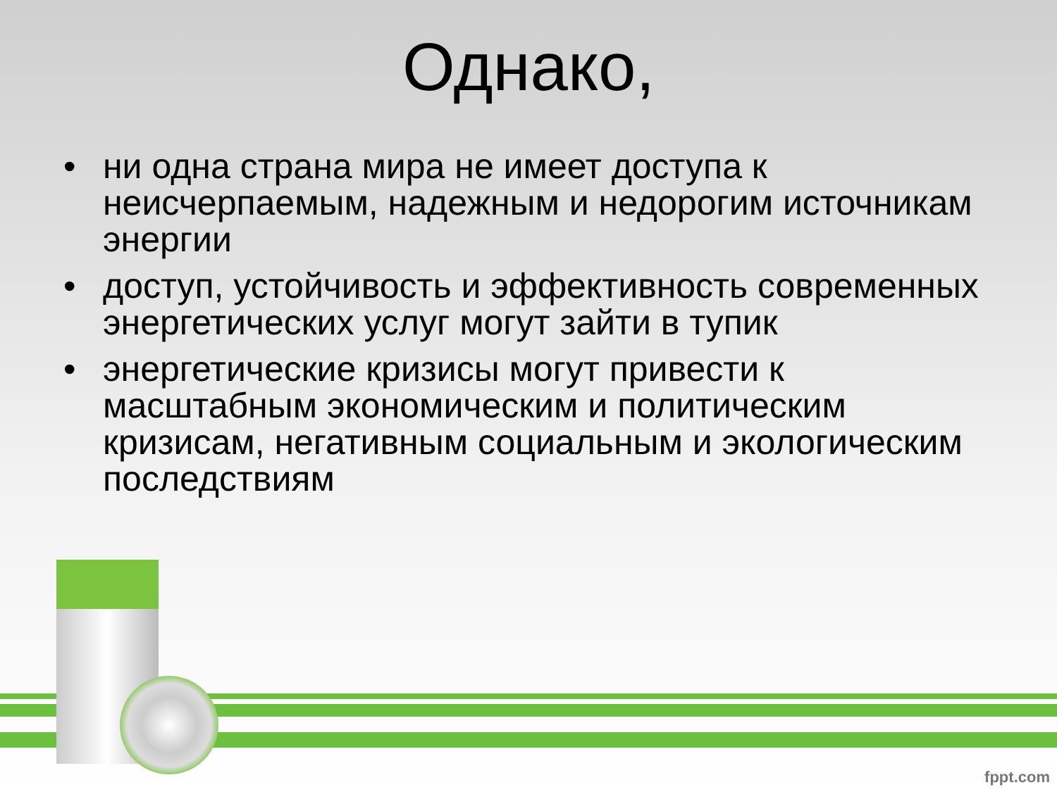Однако,
• ни одна страна мира не имеет доступа к неисчерпаемым, надежным и недорогим источникам энергии
• доступ, устойчивость и эффективность современных энергетических услуг могут зайти в тупик
• энергетические кризисы могут привести к масштабным экономическим и политическим кризисам, негативным социальным и экологическим последствиям
fppt.com